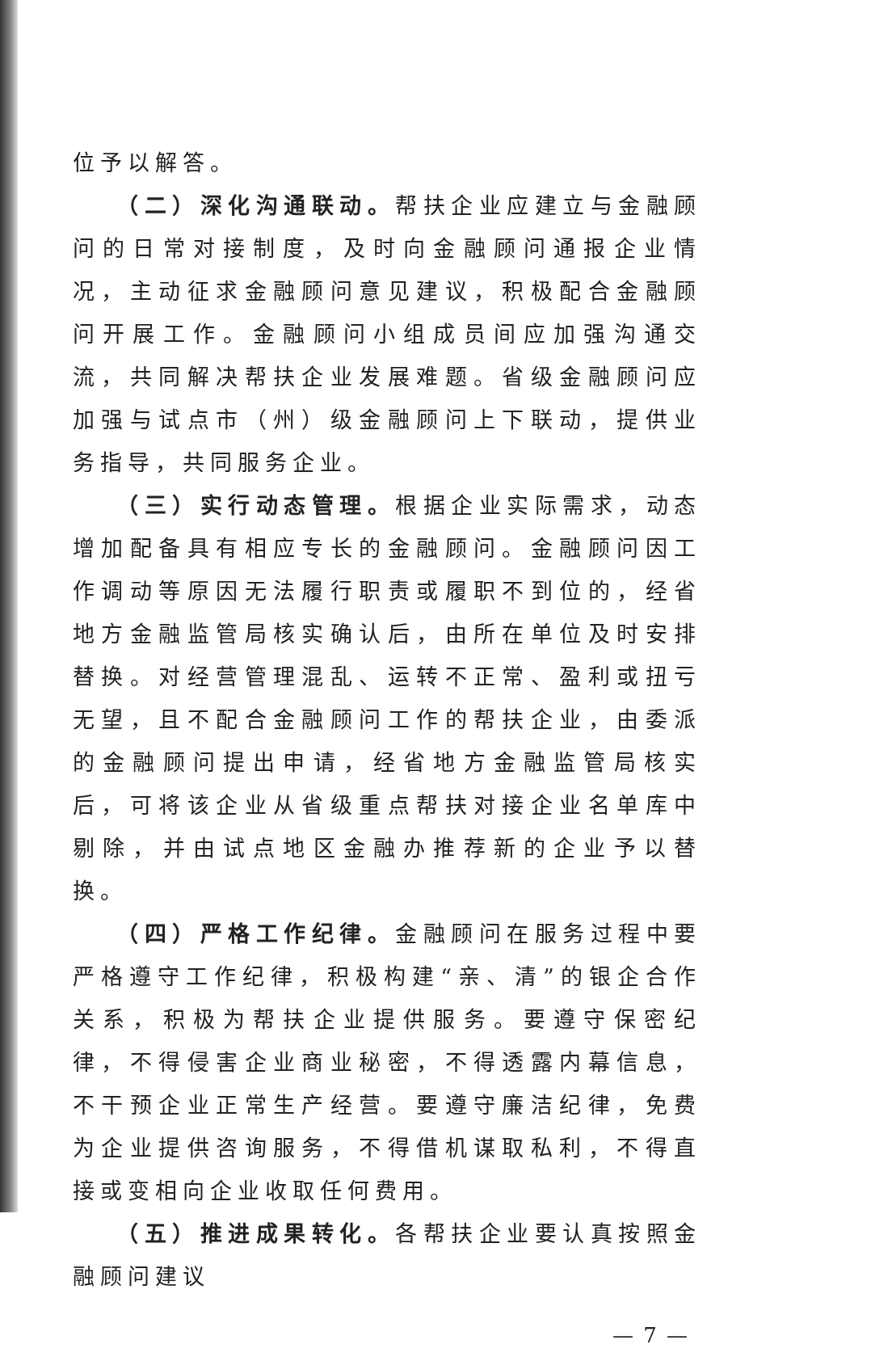位予以解答。
（二）深化沟通联动。帮扶企业应建立与金融顾问的日常对接制度，及时向金融顾问通报企业情况，主动征求金融顾问意见建议，积极配合金融顾问开展工作。金融顾问小组成员间应加强沟通交流，共同解决帮扶企业发展难题。省级金融顾问应加强与试点市（州）级金融顾问上下联动，提供业务指导，共同服务企业。
（三）实行动态管理。根据企业实际需求，动态增加配备具有相应专长的金融顾问。金融顾问因工作调动等原因无法履行职责或履职不到位的，经省地方金融监管局核实确认后，由所在单位及时安排替换。对经营管理混乱、运转不正常、盈利或扭亏无望，且不配合金融顾问工作的帮扶企业，由委派的金融顾问提出申请，经省地方金融监管局核实后，可将该企业从省级重点帮扶对接企业名单库中剔除，并由试点地区金融办推荐新的企业予以替换。
（四）严格工作纪律。金融顾问在服务过程中要严格遵守工作纪律，积极构建“亲、清”的银企合作关系，积极为帮扶企业提供服务。要遵守保密纪律，不得侵害企业商业秘密，不得透露内幕信息，不干预企业正常生产经营。要遵守廉洁纪律，免费为企业提供咨询服务，不得借机谋取私利，不得直接或变相向企业收取任何费用。
（五）推进成果转化。各帮扶企业要认真按照金融顾问建议
— 7 —